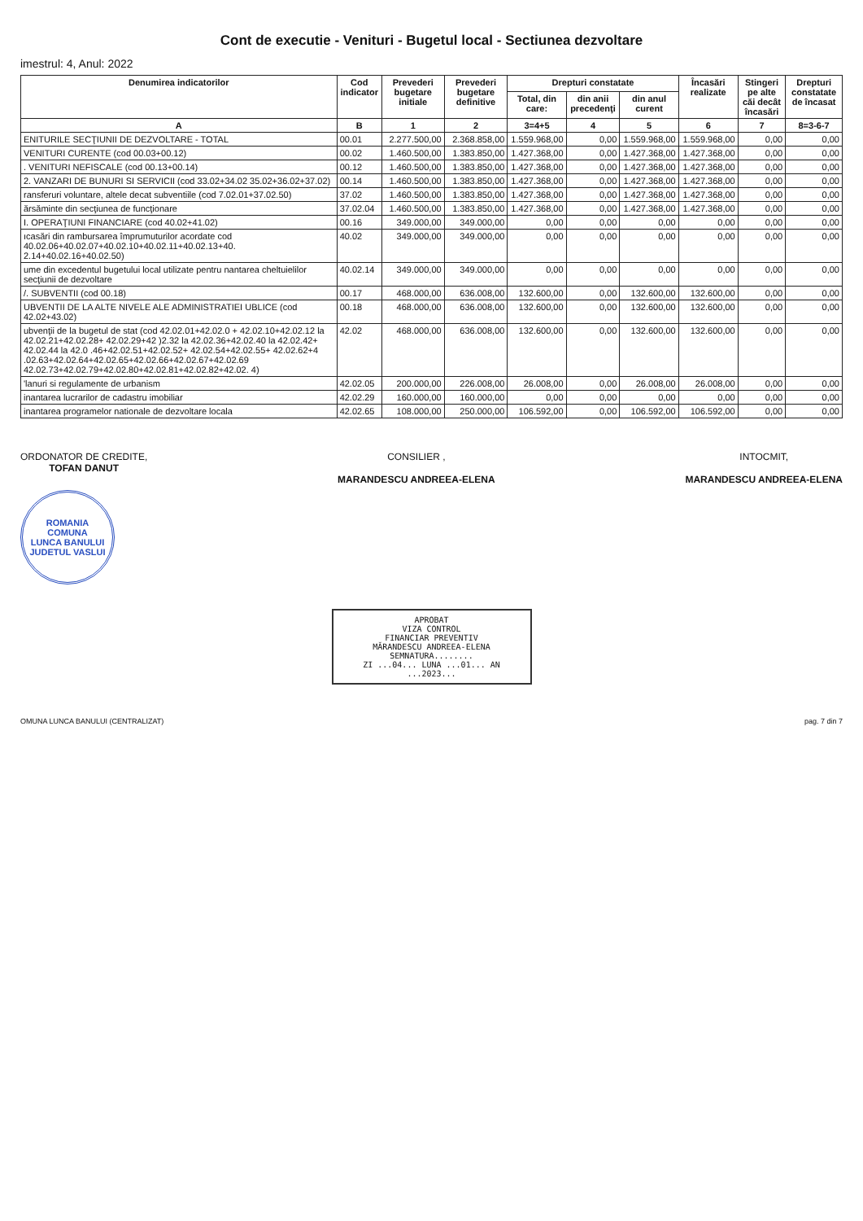Cont de executie - Venituri - Bugetul local - Sectiunea dezvoltare
imestrul: 4, Anul: 2022
| Denumirea indicatorilor | Cod indicator | Prevederi bugetare initiale | Prevederi bugetare definitive | Drepturi constatate | | | Încasări realizate | Stingeri pe alte căi decât încasări | Drepturi constatate de încasat |
| --- | --- | --- | --- | --- | --- | --- | --- | --- | --- |
| | | | | Total, din care: | din anii precedenţi | din anul curent | | | |
| A | B | 1 | 2 | 3=4+5 | 4 | 5 | 6 | 7 | 8=3-6-7 |
| ENITURILE SECŢIUNII DE DEZVOLTARE - TOTAL | 00.01 | 2.277.500,00 | 2.368.858,00 | 1.559.968,00 | 0,00 | 1.559.968,00 | 1.559.968,00 | 0,00 | 0,00 |
| VENITURI CURENTE (cod 00.03+00.12) | 00.02 | 1.460.500,00 | 1.383.850,00 | 1.427.368,00 | 0,00 | 1.427.368,00 | 1.427.368,00 | 0,00 | 0,00 |
| . VENITURI NEFISCALE (cod 00.13+00.14) | 00.12 | 1.460.500,00 | 1.383.850,00 | 1.427.368,00 | 0,00 | 1.427.368,00 | 1.427.368,00 | 0,00 | 0,00 |
| 2. VANZARI DE BUNURI SI SERVICII (cod 33.02+34.02 35.02+36.02+37.02) | 00.14 | 1.460.500,00 | 1.383.850,00 | 1.427.368,00 | 0,00 | 1.427.368,00 | 1.427.368,00 | 0,00 | 0,00 |
| ransferuri voluntare, altele decat subventiile (cod 7.02.01+37.02.50) | 37.02 | 1.460.500,00 | 1.383.850,00 | 1.427.368,00 | 0,00 | 1.427.368,00 | 1.427.368,00 | 0,00 | 0,00 |
| ărsăminte din secţiunea de funcţionare | 37.02.04 | 1.460.500,00 | 1.383.850,00 | 1.427.368,00 | 0,00 | 1.427.368,00 | 1.427.368,00 | 0,00 | 0,00 |
| I. OPERAŢIUNI FINANCIARE (cod 40.02+41.02) | 00.16 | 349.000,00 | 349.000,00 | 0,00 | 0,00 | 0,00 | 0,00 | 0,00 | 0,00 |
| ıcasări din rambursarea împrumuturilor acordate cod 40.02.06+40.02.07+40.02.10+40.02.11+40.02.13+40. 2.14+40.02.16+40.02.50) | 40.02 | 349.000,00 | 349.000,00 | 0,00 | 0,00 | 0,00 | 0,00 | 0,00 | 0,00 |
| ume din excedentul bugetului local utilizate pentru nantarea cheltuielilor secţiunii de dezvoltare | 40.02.14 | 349.000,00 | 349.000,00 | 0,00 | 0,00 | 0,00 | 0,00 | 0,00 | 0,00 |
| /. SUBVENTII (cod 00.18) | 00.17 | 468.000,00 | 636.008,00 | 132.600,00 | 0,00 | 132.600,00 | 132.600,00 | 0,00 | 0,00 |
| UBVENTII DE LA ALTE NIVELE ALE ADMINISTRATIEI UBLICE (cod 42.02+43.02) | 00.18 | 468.000,00 | 636.008,00 | 132.600,00 | 0,00 | 132.600,00 | 132.600,00 | 0,00 | 0,00 |
| ubvenţii de la bugetul de stat (cod 42.02.01+42.02.0 + 42.02.10+42.02.12 la 42.02.21+42.02.28+ 42.02.29+42 )2.32 la 42.02.36+42.02.40 la 42.02.42+ 42.02.44 la 42.0 .46+42.02.51+42.02.52+ 42.02.54+42.02.55+ 42.02.62+4 .02.63+42.02.64+42.02.65+42.02.66+42.02.67+42.02.69 42.02.73+42.02.79+42.02.80+42.02.81+42.02.82+42.02. 4) | 42.02 | 468.000,00 | 636.008,00 | 132.600,00 | 0,00 | 132.600,00 | 132.600,00 | 0,00 | 0,00 |
| 'lanuri si regulamente de urbanism | 42.02.05 | 200.000,00 | 226.008,00 | 26.008,00 | 0,00 | 26.008,00 | 26.008,00 | 0,00 | 0,00 |
| inantarea lucrarilor de cadastru imobiliar | 42.02.29 | 160.000,00 | 160.000,00 | 0,00 | 0,00 | 0,00 | 0,00 | 0,00 | 0,00 |
| inantarea programelor nationale de dezvoltare locala | 42.02.65 | 108.000,00 | 250.000,00 | 106.592,00 | 0,00 | 106.592,00 | 106.592,00 | 0,00 | 0,00 |
ORDONATOR DE CREDITE,
TOFAN DANUT
ROMANIA
COMUNA
LUNCA BANULUI
JUDETUL VASLUI
CONSILIER ,
MARANDESCU ANDREEA-ELENA
INTOCMIT,
MARANDESCU ANDREEA-ELENA
APROBAT
VIZA CONTROL
FINANCIAR PREVENTIV
MĂRANDESCU ANDREEA-ELENA
SEMNATURA........
ZI ...04... LUNA ...01... AN ...2023...
OMUNA LUNCA BANULUI (CENTRALIZAT) pag. 7 din 7